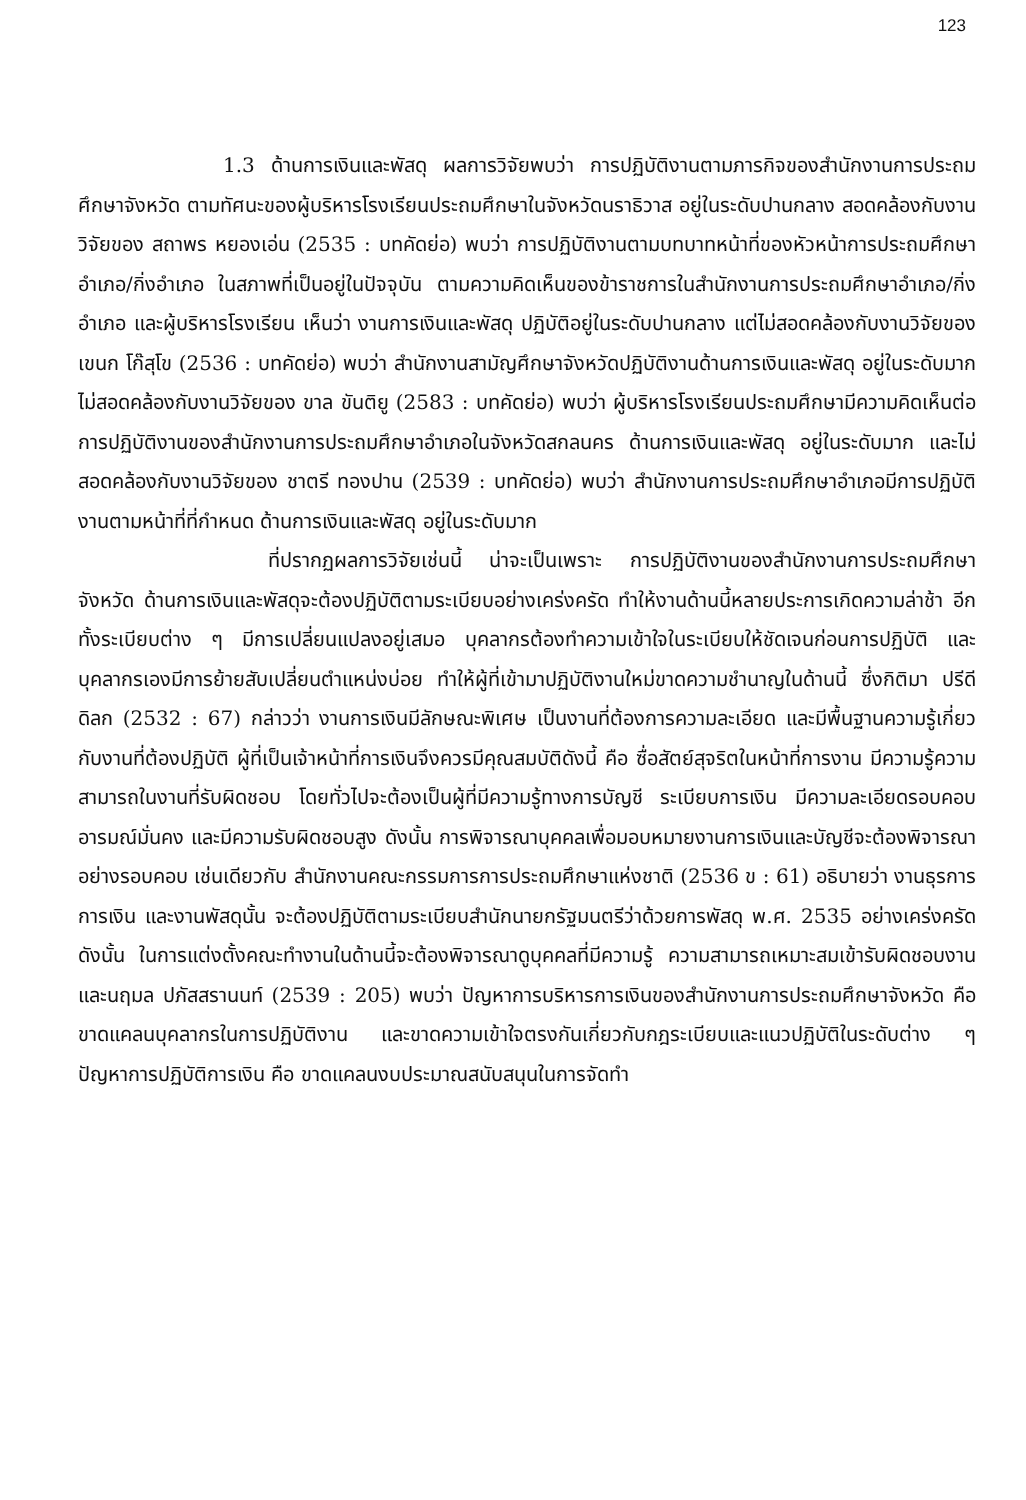123
1.3 ด้านการเงินและพัสดุ ผลการวิจัยพบว่า การปฏิบัติงานตามภารกิจของสำนักงานการประถมศึกษาจังหวัด ตามทัศนะของผู้บริหารโรงเรียนประถมศึกษาในจังหวัดนราธิวาส อยู่ในระดับปานกลาง สอดคล้องกับงานวิจัยของ สถาพร หยองเอ่น (2535 : บทคัดย่อ) พบว่า การปฏิบัติงานตามบทบาทหน้าที่ของหัวหน้าการประถมศึกษาอำเภอ/กิ่งอำเภอ ในสภาพที่เป็นอยู่ในปัจจุบัน ตามความคิดเห็นของข้าราชการในสำนักงานการประถมศึกษาอำเภอ/กิ่งอำเภอ และผู้บริหารโรงเรียน เห็นว่า งานการเงินและพัสดุ ปฏิบัติอยู่ในระดับปานกลาง แต่ไม่สอดคล้องกับงานวิจัยของ เขนก โก๊สุโข (2536 : บทคัดย่อ) พบว่า สำนักงานสามัญศึกษาจังหวัดปฏิบัติงานด้านการเงินและพัสดุ อยู่ในระดับมาก ไม่สอดคล้องกับงานวิจัยของ ขาล ขันติยู (2583 : บทคัดย่อ) พบว่า ผู้บริหารโรงเรียนประถมศึกษามีความคิดเห็นต่อการปฏิบัติงานของสำนักงานการประถมศึกษาอำเภอในจังหวัดสกลนคร ด้านการเงินและพัสดุ อยู่ในระดับมาก และไม่สอดคล้องกับงานวิจัยของ ชาตรี ทองปาน (2539 : บทคัดย่อ) พบว่า สำนักงานการประถมศึกษาอำเภอมีการปฏิบัติงานตามหน้าที่ที่กำหนด ด้านการเงินและพัสดุ อยู่ในระดับมาก
ที่ปรากฏผลการวิจัยเช่นนี้ น่าจะเป็นเพราะ การปฏิบัติงานของสำนักงานการประถมศึกษาจังหวัด ด้านการเงินและพัสดุจะต้องปฏิบัติตามระเบียบอย่างเคร่งครัด ทำให้งานด้านนี้หลายประการเกิดความล่าช้า อีกทั้งระเบียบต่าง ๆ มีการเปลี่ยนแปลงอยู่เสมอ บุคลากรต้องทำความเข้าใจในระเบียบให้ชัดเจนก่อนการปฏิบัติ และบุคลากรเองมีการย้ายสับเปลี่ยนตำแหน่งบ่อย ทำให้ผู้ที่เข้ามาปฏิบัติงานใหม่ขาดความชำนาญในด้านนี้ ซึ่งกิติมา ปรีดีดิลก (2532 : 67) กล่าวว่า งานการเงินมีลักษณะพิเศษ เป็นงานที่ต้องการความละเอียด และมีพื้นฐานความรู้เกี่ยวกับงานที่ต้องปฏิบัติ ผู้ที่เป็นเจ้าหน้าที่การเงินจึงควรมีคุณสมบัติดังนี้ คือ ซื่อสัตย์สุจริตในหน้าที่การงาน มีความรู้ความสามารถในงานที่รับผิดชอบ โดยทั่วไปจะต้องเป็นผู้ที่มีความรู้ทางการบัญชี ระเบียบการเงิน มีความละเอียดรอบคอบ อารมณ์มั่นคง และมีความรับผิดชอบสูง ดังนั้น การพิจารณาบุคคลเพื่อมอบหมายงานการเงินและบัญชีจะต้องพิจารณาอย่างรอบคอบ เช่นเดียวกับ สำนักงานคณะกรรมการการประถมศึกษาแห่งชาติ (2536 ข : 61) อธิบายว่า งานธุรการ การเงิน และงานพัสดุนั้น จะต้องปฏิบัติตามระเบียบสำนักนายกรัฐมนตรีว่าด้วยการพัสดุ พ.ศ. 2535 อย่างเคร่งครัด ดังนั้น ในการแต่งตั้งคณะทำงานในด้านนี้จะต้องพิจารณาดูบุคคลที่มีความรู้ ความสามารถเหมาะสมเข้ารับผิดชอบงาน และนฤมล ปภัสสรานนท์ (2539 : 205) พบว่า ปัญหาการบริหารการเงินของสำนักงานการประถมศึกษาจังหวัด คือ ขาดแคลนบุคลากรในการปฏิบัติงาน และขาดความเข้าใจตรงกันเกี่ยวกับกฎระเบียบและแนวปฏิบัติในระดับต่าง ๆ ปัญหาการปฏิบัติการเงิน คือ ขาดแคลนงบประมาณสนับสนุนในการจัดทำ